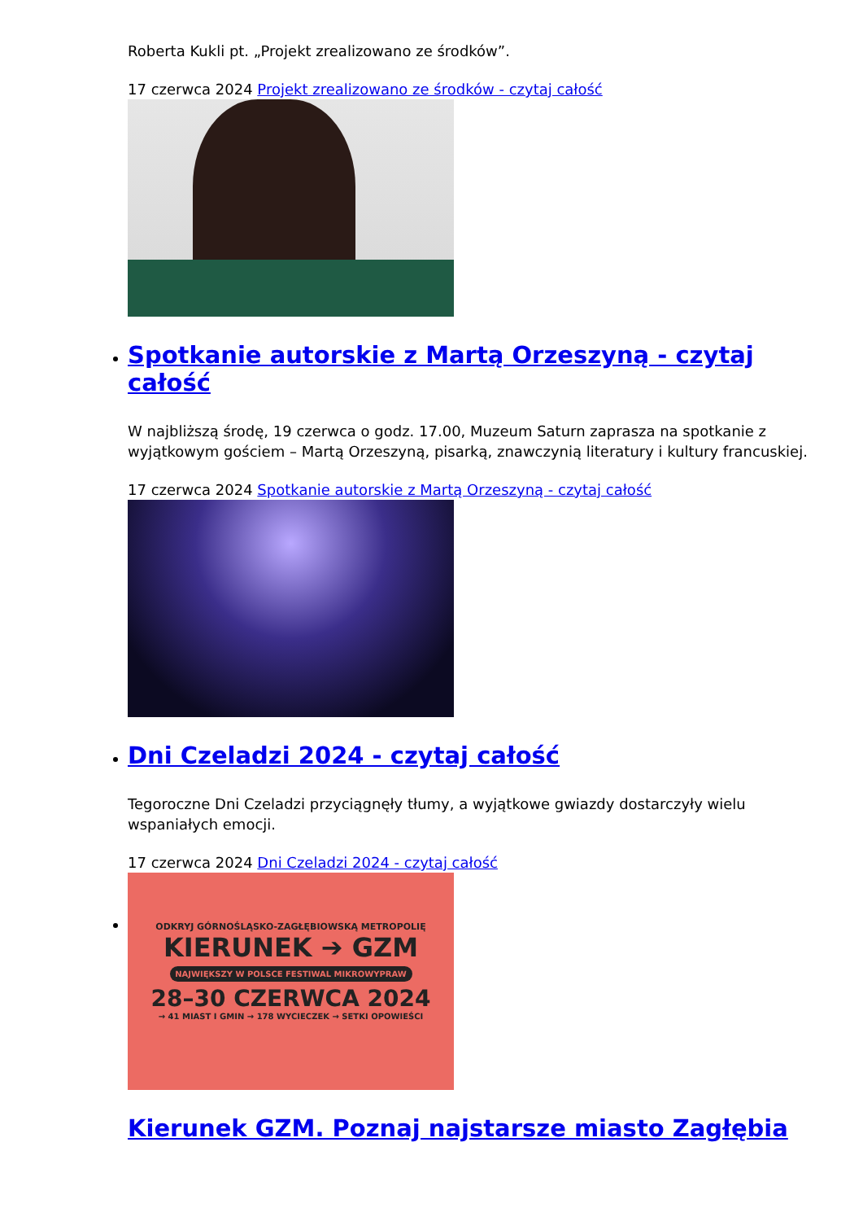Roberta Kukli pt. „Projekt zrealizowano ze środków”.
17 czerwca 2024 Projekt zrealizowano ze środków - czytaj całość
Spotkanie autorskie z Martą Orzeszyną - czytaj całość
W najbliższą środę, 19 czerwca o godz. 17.00, Muzeum Saturn zaprasza na spotkanie z wyjątkowym gościem – Martą Orzeszyną, pisarką, znawczynią literatury i kultury francuskiej.
17 czerwca 2024 Spotkanie autorskie z Martą Orzeszyną - czytaj całość
Dni Czeladzi 2024 - czytaj całość
Tegoroczne Dni Czeladzi przyciągnęły tłumy, a wyjątkowe gwiazdy dostarczyły wielu wspaniałych emocji.
17 czerwca 2024 Dni Czeladzi 2024 - czytaj całość
ODKRYJ GÓRNOŚLĄSKO-ZAGŁĘBIOWSKĄ METROPOLIĘ
KIERUNEK ➔ GZM
NAJWIĘKSZY W POLSCE FESTIWAL MIKROWYPRAW
28–30 CZERWCA 2024
→ 41 MIAST I GMIN → 178 WYCIECZEK → SETKI OPOWIEŚCI
Kierunek GZM. Poznaj najstarsze miasto Zagłębia